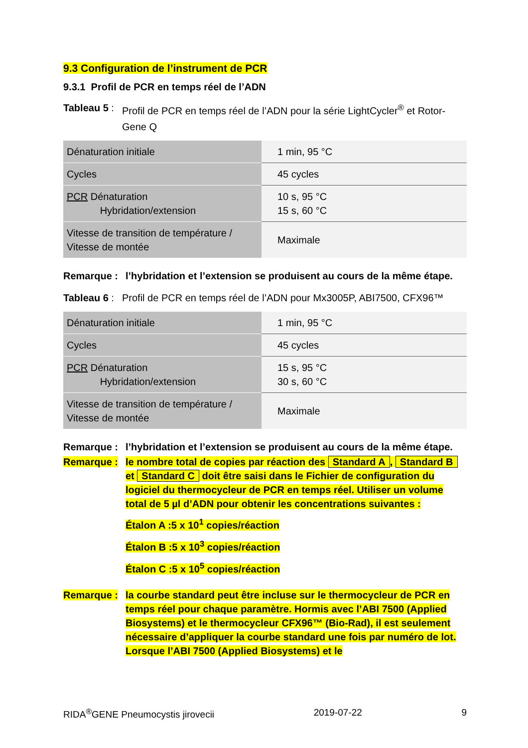9.3 Configuration de l’instrument de PCR
9.3.1 Profil de PCR en temps réel de l’ADN
Tableau 5 :
Profil de PCR en temps réel de l’ADN pour la série LightCycler<sup>®</sup> et Rotor-Gene Q
| Dénaturation initiale | 1 min, 95 °C |
| Cycles | 45 cycles |
| PCR Dénaturation Hybridation/extension | 10 s, 95 °C 15 s, 60 °C |
| Vitesse de transition de température / Vitesse de montée | Maximale |
Remarque : l’hybridation et l’extension se produisent au cours de la même étape.
Tableau 6 :
Profil de PCR en temps réel de l’ADN pour Mx3005P, ABI7500, CFX96™
| Dénaturation initiale | 1 min, 95 °C |
| Cycles | 45 cycles |
| PCR Dénaturation Hybridation/extension | 15 s, 95 °C 30 s, 60 °C |
| Vitesse de transition de température / Vitesse de montée | Maximale |
Remarque : l’hybridation et l’extension se produisent au cours de la même étape.
Remarque : le nombre total de copies par réaction des Standard A, Standard B et Standard C doit être saisi dans le Fichier de configuration du logiciel du thermocycleur de PCR en temps réel. Utiliser un volume total de 5 µl d’ADN pour obtenir les concentrations suivantes :
Étalon A :5 x 10<sup>1</sup> copies/réaction
Étalon B :5 x 10<sup>3</sup> copies/réaction
Étalon C :5 x 10<sup>5</sup> copies/réaction
Remarque : la courbe standard peut être incluse sur le thermocycleur de PCR en temps réel pour chaque paramètre. Hormis avec l’ABI 7500 (Applied Biosystems) et le thermocycleur CFX96™ (Bio-Rad), il est seulement nécessaire d’appliquer la courbe standard une fois par numéro de lot. Lorsque l’ABI 7500 (Applied Biosystems) et le
RIDA<sup>®</sup>GENE Pneumocystis jirovecii 2019-07-22 9